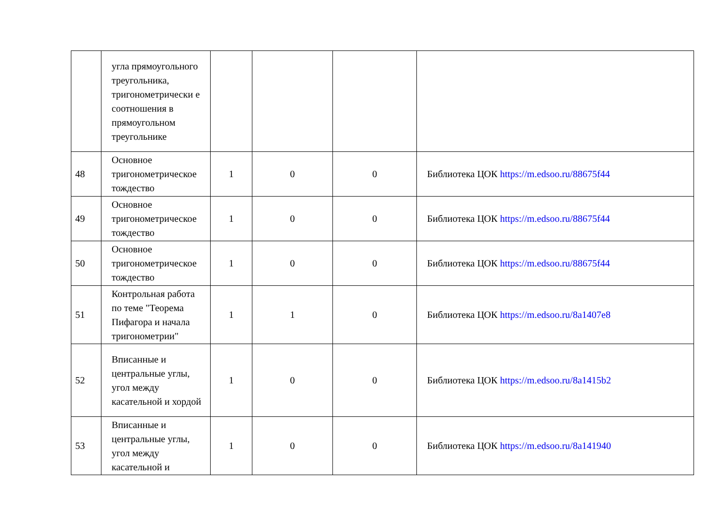| | угла прямоугольного треугольника, тригонометрически е соотношения в прямоугольном треугольнике | | | | |
| 48 | Основное тригонометрическое тождество | 1 | 0 | 0 | Библиотека ЦОК https://m.edsoo.ru/88675f44 |
| 49 | Основное тригонометрическое тождество | 1 | 0 | 0 | Библиотека ЦОК https://m.edsoo.ru/88675f44 |
| 50 | Основное тригонометрическое тождество | 1 | 0 | 0 | Библиотека ЦОК https://m.edsoo.ru/88675f44 |
| 51 | Контрольная работа по теме "Теорема Пифагора и начала тригонометрии" | 1 | 1 | 0 | Библиотека ЦОК https://m.edsoo.ru/8a1407e8 |
| 52 | Вписанные и центральные углы, угол между касательной и хордой | 1 | 0 | 0 | Библиотека ЦОК https://m.edsoo.ru/8a1415b2 |
| 53 | Вписанные и центральные углы, угол между касательной и | 1 | 0 | 0 | Библиотека ЦОК https://m.edsoo.ru/8a141940 |